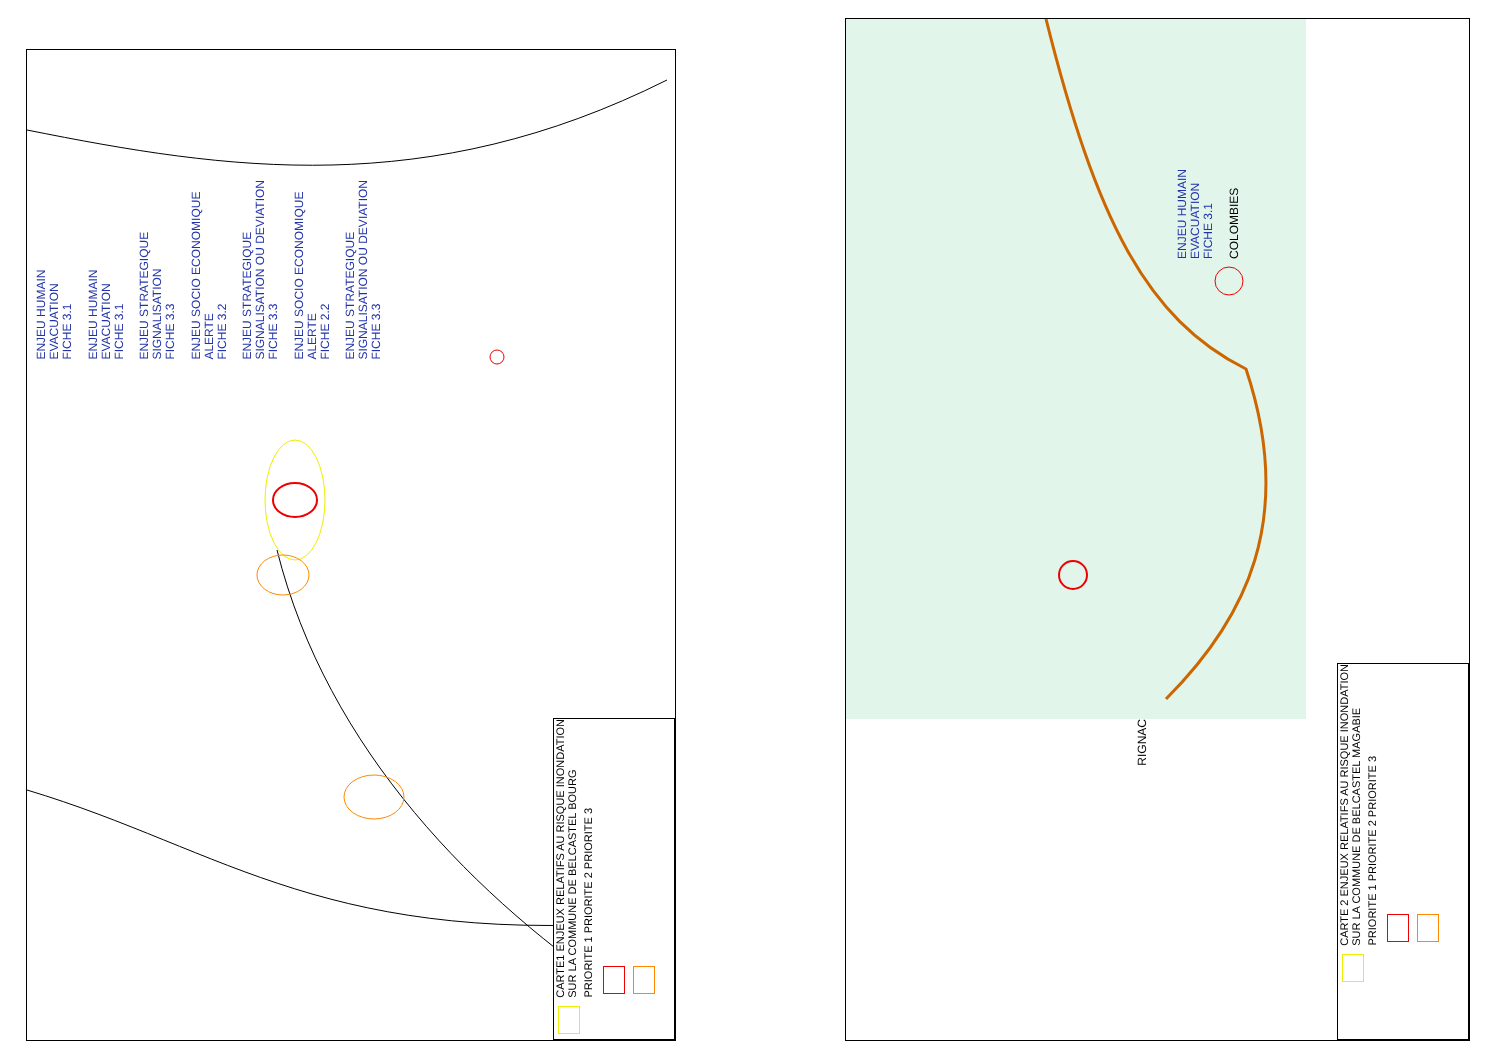ENJEU HUMAIN
EVACUATION
FICHE 3.1 ENJEU HUMAIN
EVACUATION
FICHE 3.1 ENJEU STRATEGIQUE
SIGNALISATION
FICHE 3.3 ENJEU SOCIO ECONOMIQUE
ALERTE
FICHE 3.2 ENJEU STRATEGIQUE
SIGNALISATION OU DEVIATION
FICHE 3.3 ENJEU SOCIO ECONOMIQUE
ALERTE
FICHE 2.2 ENJEU STRATEGIQUE
SIGNALISATION OU DEVIATION
FICHE 3.3
CARTE1 ENJEUX RELATIFS AU RISQUE INONDATION
SUR LA COMMUNE DE BELCASTEL BOURG PRIORITE 1 PRIORITE 2 PRIORITE 3
ENJEU HUMAIN
EVACUATION
FICHE 3.1 COLOMBIES
RIGNAC
CARTE 2 ENJEUX RELATIFS AU RISQUE INONDATION
SUR LA COMMUNE DE BELCASTEL MAGABIE PRIORITE 1 PRIORITE 2 PRIORITE 3